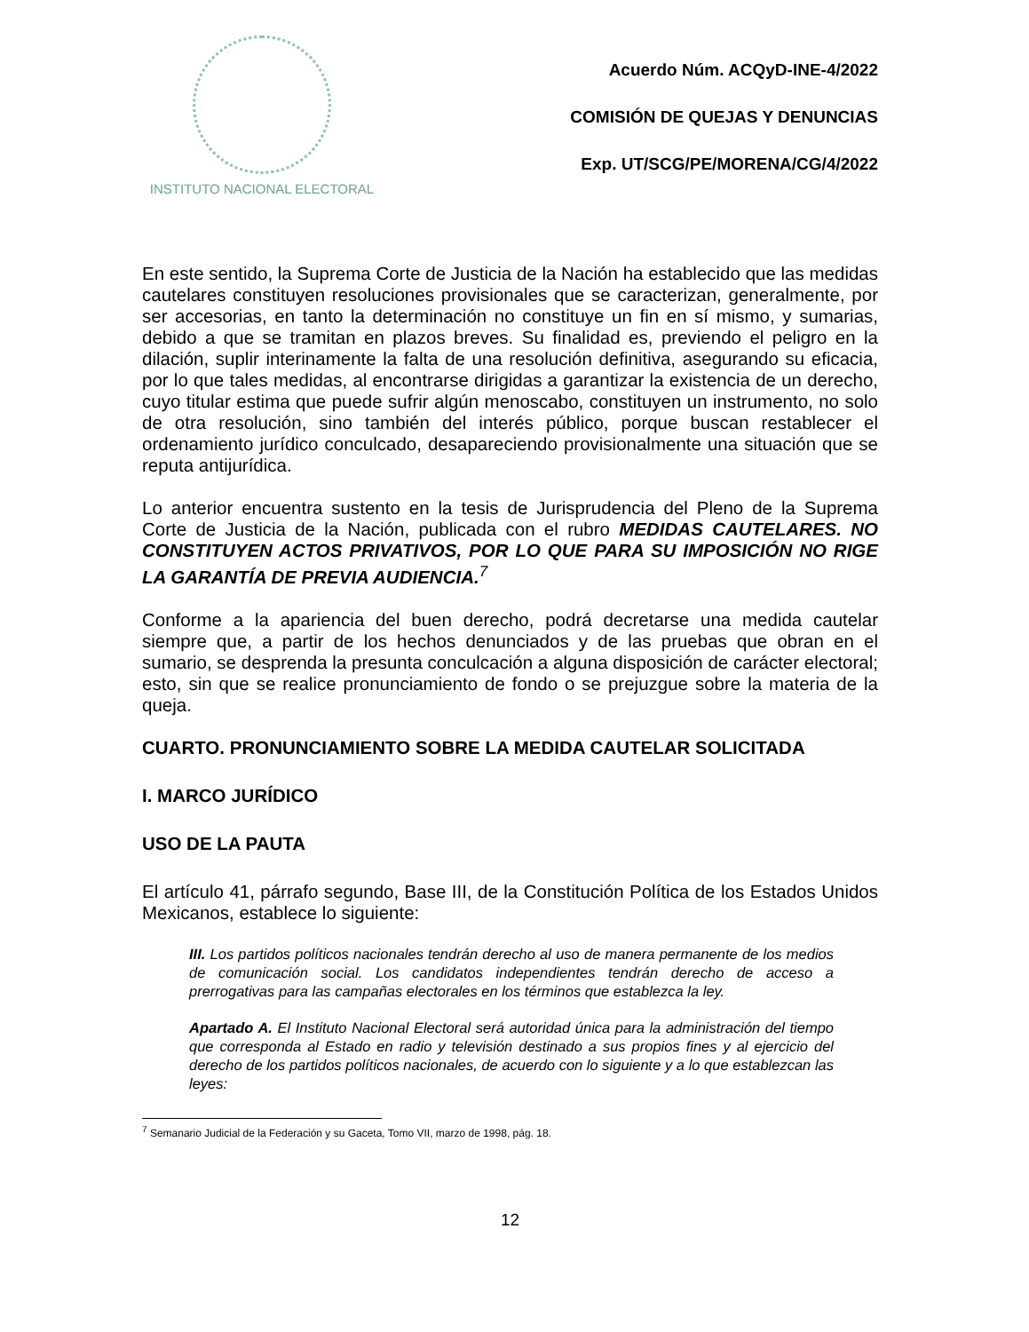INSTITUTO NACIONAL ELECTORAL
Acuerdo Núm. ACQyD-INE-4/2022
COMISIÓN DE QUEJAS Y DENUNCIAS
Exp. UT/SCG/PE/MORENA/CG/4/2022
En este sentido, la Suprema Corte de Justicia de la Nación ha establecido que las medidas cautelares constituyen resoluciones provisionales que se caracterizan, generalmente, por ser accesorias, en tanto la determinación no constituye un fin en sí mismo, y sumarias, debido a que se tramitan en plazos breves. Su finalidad es, previendo el peligro en la dilación, suplir interinamente la falta de una resolución definitiva, asegurando su eficacia, por lo que tales medidas, al encontrarse dirigidas a garantizar la existencia de un derecho, cuyo titular estima que puede sufrir algún menoscabo, constituyen un instrumento, no solo de otra resolución, sino también del interés público, porque buscan restablecer el ordenamiento jurídico conculcado, desapareciendo provisionalmente una situación que se reputa antijurídica.
Lo anterior encuentra sustento en la tesis de Jurisprudencia del Pleno de la Suprema Corte de Justicia de la Nación, publicada con el rubro MEDIDAS CAUTELARES. NO CONSTITUYEN ACTOS PRIVATIVOS, POR LO QUE PARA SU IMPOSICIÓN NO RIGE LA GARANTÍA DE PREVIA AUDIENCIA.<sup>7</sup>
Conforme a la apariencia del buen derecho, podrá decretarse una medida cautelar siempre que, a partir de los hechos denunciados y de las pruebas que obran en el sumario, se desprenda la presunta conculcación a alguna disposición de carácter electoral; esto, sin que se realice pronunciamiento de fondo o se prejuzgue sobre la materia de la queja.
CUARTO. PRONUNCIAMIENTO SOBRE LA MEDIDA CAUTELAR SOLICITADA
I. MARCO JURÍDICO
USO DE LA PAUTA
El artículo 41, párrafo segundo, Base III, de la Constitución Política de los Estados Unidos Mexicanos, establece lo siguiente:
III. Los partidos políticos nacionales tendrán derecho al uso de manera permanente de los medios de comunicación social. Los candidatos independientes tendrán derecho de acceso a prerrogativas para las campañas electorales en los términos que establezca la ley.
Apartado A. El Instituto Nacional Electoral será autoridad única para la administración del tiempo que corresponda al Estado en radio y televisión destinado a sus propios fines y al ejercicio del derecho de los partidos políticos nacionales, de acuerdo con lo siguiente y a lo que establezcan las leyes:
<sup>7</sup> Semanario Judicial de la Federación y su Gaceta, Tomo VII, marzo de 1998, pág. 18.
12